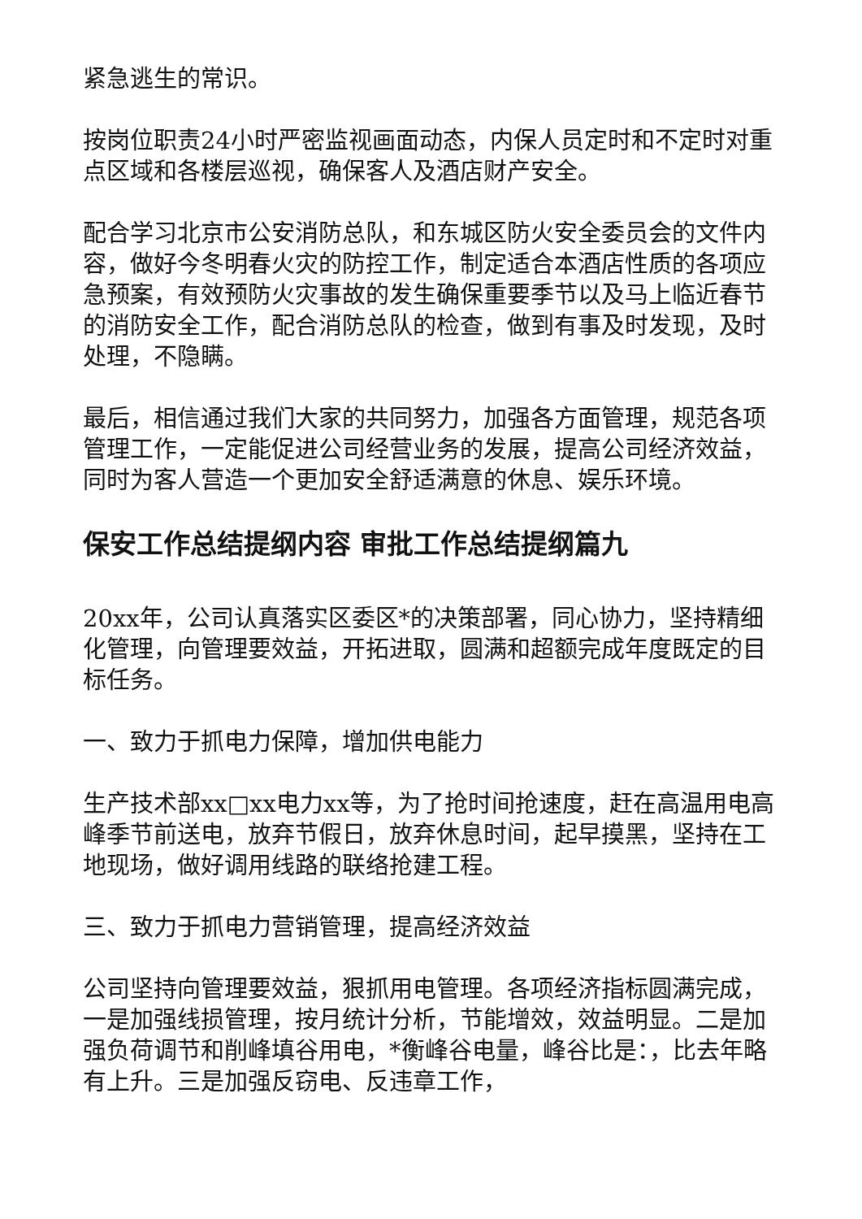紧急逃生的常识。
按岗位职责24小时严密监视画面动态，内保人员定时和不定时对重点区域和各楼层巡视，确保客人及酒店财产安全。
配合学习北京市公安消防总队，和东城区防火安全委员会的文件内容，做好今冬明春火灾的防控工作，制定适合本酒店性质的各项应急预案，有效预防火灾事故的发生确保重要季节以及马上临近春节的消防安全工作，配合消防总队的检查，做到有事及时发现，及时处理，不隐瞒。
最后，相信通过我们大家的共同努力，加强各方面管理，规范各项管理工作，一定能促进公司经营业务的发展，提高公司经济效益，同时为客人营造一个更加安全舒适满意的休息、娱乐环境。
保安工作总结提纲内容 审批工作总结提纲篇九
20xx年，公司认真落实区委区*的决策部署，同心协力，坚持精细化管理，向管理要效益，开拓进取，圆满和超额完成年度既定的目标任务。
一、致力于抓电力保障，增加供电能力
生产技术部xx□xx电力xx等，为了抢时间抢速度，赶在高温用电高峰季节前送电，放弃节假日，放弃休息时间，起早摸黑，坚持在工地现场，做好调用线路的联络抢建工程。
三、致力于抓电力营销管理，提高经济效益
公司坚持向管理要效益，狠抓用电管理。各项经济指标圆满完成，一是加强线损管理，按月统计分析，节能增效，效益明显。二是加强负荷调节和削峰填谷用电，*衡峰谷电量，峰谷比是：，比去年略有上升。三是加强反窃电、反违章工作，